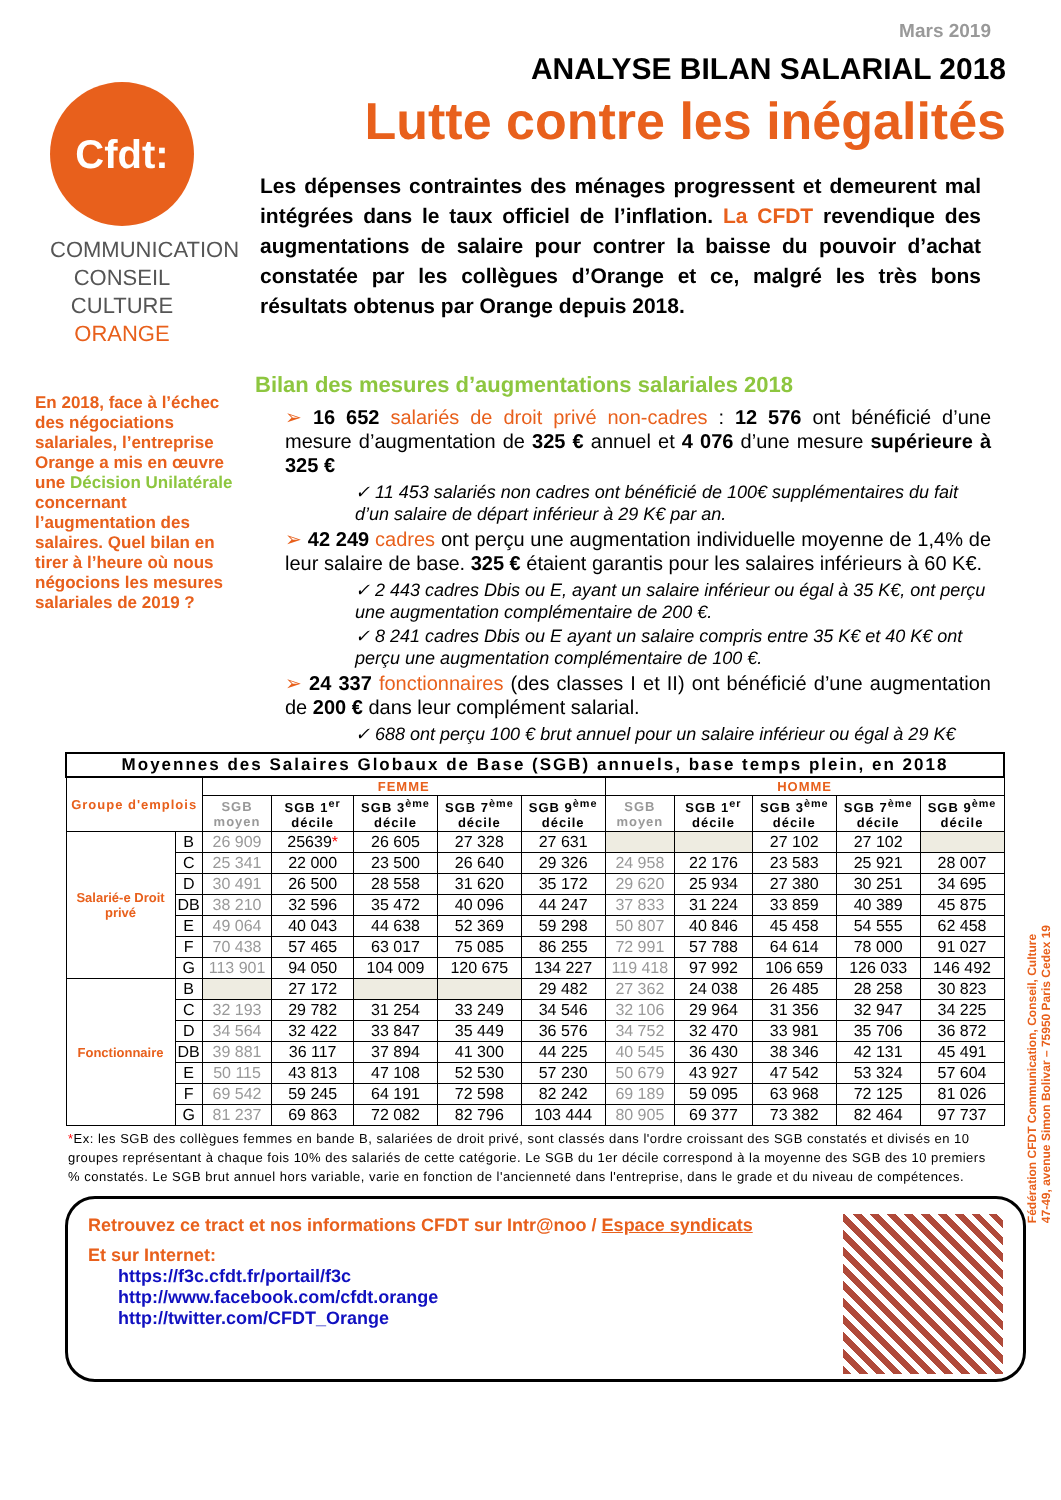Mars 2019
Cfdt:
COMMUNICATION
CONSEIL CULTURE
ORANGE
ANALYSE BILAN SALARIAL 2018
Lutte contre les inégalités
Les dépenses contraintes des ménages progressent et demeurent mal intégrées dans le taux officiel de l’inflation. La CFDT revendique des augmentations de salaire pour contrer la baisse du pouvoir d’achat constatée par les collègues d’Orange et ce, malgré les très bons résultats obtenus par Orange depuis 2018.
En 2018, face à l’échec des négociations salariales, l’entreprise Orange a mis en œuvre une Décision Unilatérale concernant l’augmentation des salaires. Quel bilan en tirer à l’heure où nous négocions les mesures salariales de 2019 ?
Bilan des mesures d’augmentations salariales 2018
➢ 16 652 salariés de droit privé non-cadres : 12 576 ont bénéficié d’une mesure d’augmentation de 325 € annuel et 4 076 d’une mesure supérieure à 325 €
✓ 11 453 salariés non cadres ont bénéficié de 100€ supplémentaires du fait d’un salaire de départ inférieur à 29 K€ par an.
➢ 42 249 cadres ont perçu une augmentation individuelle moyenne de 1,4% de leur salaire de base. 325 € étaient garantis pour les salaires inférieurs à 60 K€.
✓ 2 443 cadres Dbis ou E, ayant un salaire inférieur ou égal à 35 K€, ont perçu une augmentation complémentaire de 200 €.
✓ 8 241 cadres Dbis ou E ayant un salaire compris entre 35 K€ et 40 K€ ont perçu une augmentation complémentaire de 100 €.
➢ 24 337 fonctionnaires (des classes I et II) ont bénéficié d’une augmentation de 200 € dans leur complément salarial.
✓ 688 ont perçu 100 € brut annuel pour un salaire inférieur ou égal à 29 K€
| Moyennes des Salaires Globaux de Base (SGB) annuels, base temps plein, en 2018 | | | | | | | | | | | |
| --- | --- | --- | --- | --- | --- | --- | --- | --- | --- | --- | --- |
| Groupe d'emplois | | FEMME | | | | | HOMME | | | | |
| | | SGB moyen | SGB 1<sup>er</sup> décile | SGB 3<sup>ème</sup> décile | SGB 7<sup>ème</sup> décile | SGB 9<sup>ème</sup> décile | SGB moyen | SGB 1<sup>er</sup> décile | SGB 3<sup>ème</sup> décile | SGB 7<sup>ème</sup> décile | SGB 9<sup>ème</sup> décile |
| Salarié-e Droit privé | B | 26 909 | 25639 * | 26 605 | 27 328 | 27 631 | | | 27 102 | 27 102 | |
| | C | 25 341 | 22 000 | 23 500 | 26 640 | 29 326 | 24 958 | 22 176 | 23 583 | 25 921 | 28 007 |
| | D | 30 491 | 26 500 | 28 558 | 31 620 | 35 172 | 29 620 | 25 934 | 27 380 | 30 251 | 34 695 |
| | DB | 38 210 | 32 596 | 35 472 | 40 096 | 44 247 | 37 833 | 31 224 | 33 859 | 40 389 | 45 875 |
| | E | 49 064 | 40 043 | 44 638 | 52 369 | 59 298 | 50 807 | 40 846 | 45 458 | 54 555 | 62 458 |
| | F | 70 438 | 57 465 | 63 017 | 75 085 | 86 255 | 72 991 | 57 788 | 64 614 | 78 000 | 91 027 |
| | G | 113 901 | 94 050 | 104 009 | 120 675 | 134 227 | 119 418 | 97 992 | 106 659 | 126 033 | 146 492 |
| Fonctionnaire | B | | 27 172 | | | 29 482 | 27 362 | 24 038 | 26 485 | 28 258 | 30 823 |
| | C | 32 193 | 29 782 | 31 254 | 33 249 | 34 546 | 32 106 | 29 964 | 31 356 | 32 947 | 34 225 |
| | D | 34 564 | 32 422 | 33 847 | 35 449 | 36 576 | 34 752 | 32 470 | 33 981 | 35 706 | 36 872 |
| | DB | 39 881 | 36 117 | 37 894 | 41 300 | 44 225 | 40 545 | 36 430 | 38 346 | 42 131 | 45 491 |
| | E | 50 115 | 43 813 | 47 108 | 52 530 | 57 230 | 50 679 | 43 927 | 47 542 | 53 324 | 57 604 |
| | F | 69 542 | 59 245 | 64 191 | 72 598 | 82 242 | 69 189 | 59 095 | 63 968 | 72 125 | 81 026 |
| | G | 81 237 | 69 863 | 72 082 | 82 796 | 103 444 | 80 905 | 69 377 | 73 382 | 82 464 | 97 737 |
*Ex: les SGB des collègues femmes en bande B, salariées de droit privé, sont classés dans l'ordre croissant des SGB constatés et divisés en 10 groupes représentant à chaque fois 10% des salariés de cette catégorie. Le SGB du 1er décile correspond à la moyenne des SGB des 10 premiers % constatés. Le SGB brut annuel hors variable, varie en fonction de l'ancienneté dans l'entreprise, dans le grade et du niveau de compétences.
Retrouvez ce tract et nos informations CFDT sur Intr@noo / Espace syndicats
Et sur Internet:
https://f3c.cfdt.fr/portail/f3c
http://www.facebook.com/cfdt.orange
http://twitter.com/CFDT_Orange
Fédération CFDT Communication, Conseil, Culture
47-49, avenue Simon Bolivar – 75950 Paris Cedex 19